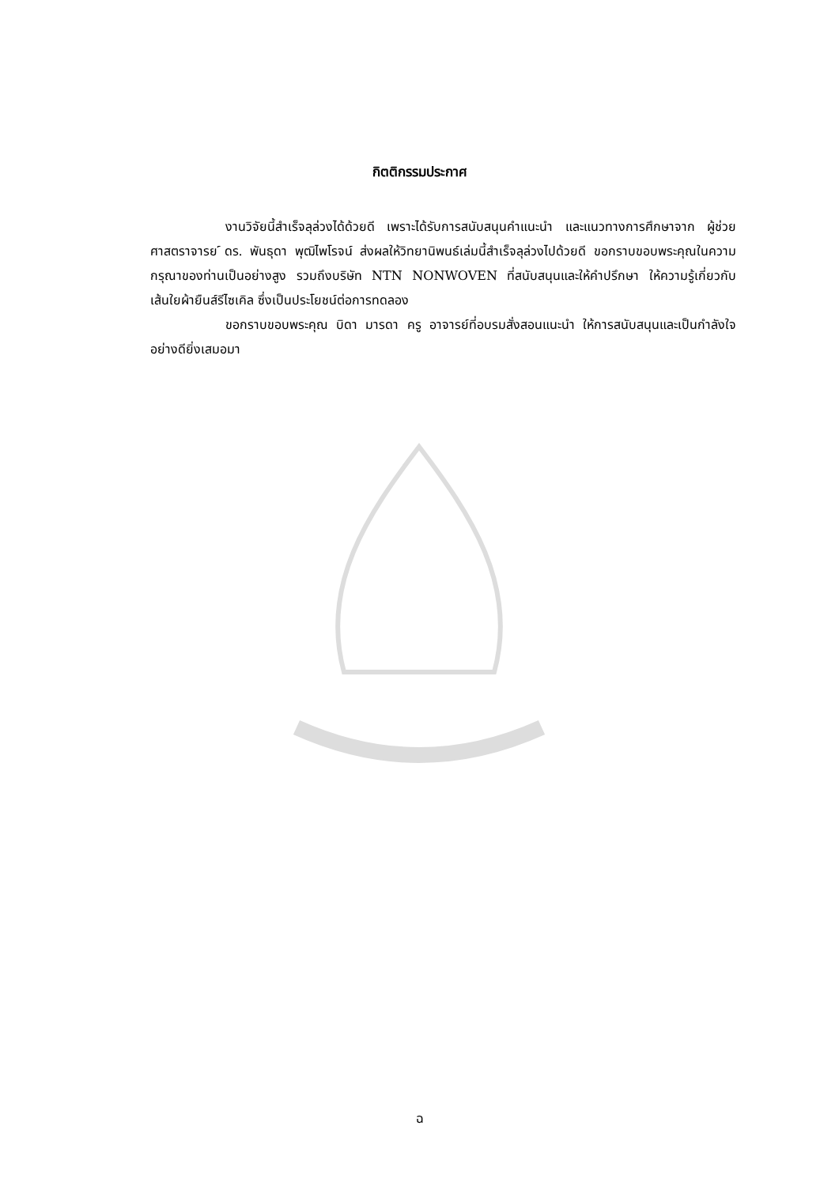กิตติกรรมประกาศ
งานวิจัยนี้สำเร็จลุล่วงได้ด้วยดี เพราะได้รับการสนับสนุนคำแนะนำ และแนวทางการศึกษาจาก ผู้ช่วยศาสตราจารย ์ดร. พันธุดา พุฒิไพโรจน์ ส่งผลให้วิทยานิพนธ์เล่มนี้สำเร็จลุล่วงไปด้วยดี ขอกราบขอบพระคุณในความกรุณาของท่านเป็นอย่างสูง รวมถึงบริษัท NTN NONWOVEN ที่สนับสนุนและให้คำปรึกษา ให้ความรู้เกี่ยวกับเส้นใยผ้ายืนส์รีไซเคิล ซึ่งเป็นประโยชน์ต่อการทดลอง
ขอกราบขอบพระคุณ บิดา มารดา ครู อาจารย์ที่อบรมสั่งสอนแนะนำ ให้การสนับสนุนและเป็นกำลังใจอย่างดียิ่งเสมอมา
ฉ